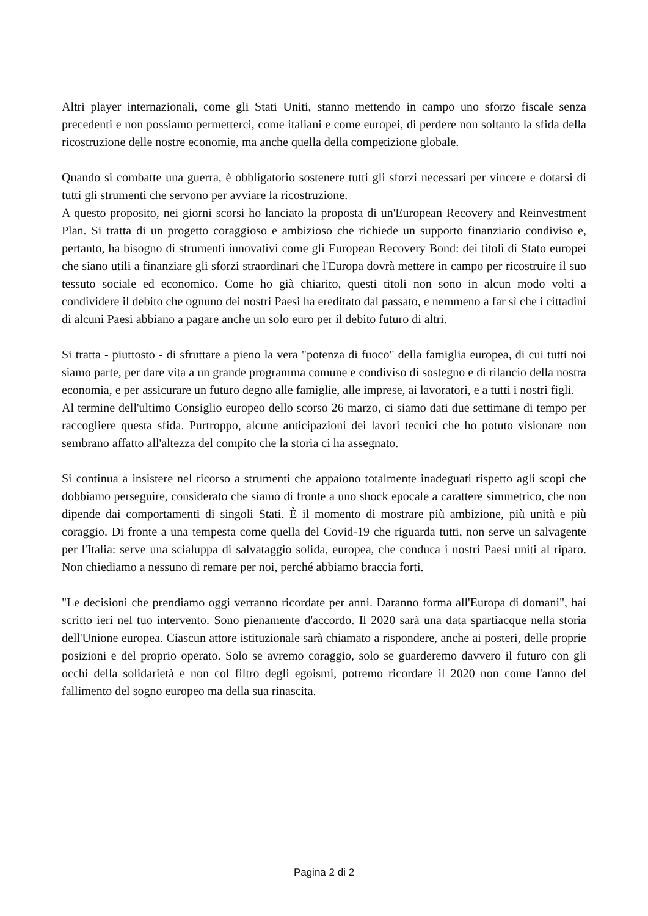Altri player internazionali, come gli Stati Uniti, stanno mettendo in campo uno sforzo fiscale senza precedenti e non possiamo permetterci, come italiani e come europei, di perdere non soltanto la sfida della ricostruzione delle nostre economie, ma anche quella della competizione globale.
Quando si combatte una guerra, è obbligatorio sostenere tutti gli sforzi necessari per vincere e dotarsi di tutti gli strumenti che servono per avviare la ricostruzione.
A questo proposito, nei giorni scorsi ho lanciato la proposta di un'European Recovery and Reinvestment Plan. Si tratta di un progetto coraggioso e ambizioso che richiede un supporto finanziario condiviso e, pertanto, ha bisogno di strumenti innovativi come gli European Recovery Bond: dei titoli di Stato europei che siano utili a finanziare gli sforzi straordinari che l'Europa dovrà mettere in campo per ricostruire il suo tessuto sociale ed economico. Come ho già chiarito, questi titoli non sono in alcun modo volti a condividere il debito che ognuno dei nostri Paesi ha ereditato dal passato, e nemmeno a far sì che i cittadini di alcuni Paesi abbiano a pagare anche un solo euro per il debito futuro di altri.
Si tratta - piuttosto - di sfruttare a pieno la vera "potenza di fuoco" della famiglia europea, di cui tutti noi siamo parte, per dare vita a un grande programma comune e condiviso di sostegno e di rilancio della nostra economia, e per assicurare un futuro degno alle famiglie, alle imprese, ai lavoratori, e a tutti i nostri figli.
Al termine dell'ultimo Consiglio europeo dello scorso 26 marzo, ci siamo dati due settimane di tempo per raccogliere questa sfida. Purtroppo, alcune anticipazioni dei lavori tecnici che ho potuto visionare non sembrano affatto all'altezza del compito che la storia ci ha assegnato.
Si continua a insistere nel ricorso a strumenti che appaiono totalmente inadeguati rispetto agli scopi che dobbiamo perseguire, considerato che siamo di fronte a uno shock epocale a carattere simmetrico, che non dipende dai comportamenti di singoli Stati. È il momento di mostrare più ambizione, più unità e più coraggio. Di fronte a una tempesta come quella del Covid-19 che riguarda tutti, non serve un salvagente per l'Italia: serve una scialuppa di salvataggio solida, europea, che conduca i nostri Paesi uniti al riparo. Non chiediamo a nessuno di remare per noi, perché abbiamo braccia forti.
"Le decisioni che prendiamo oggi verranno ricordate per anni. Daranno forma all'Europa di domani", hai scritto ieri nel tuo intervento. Sono pienamente d'accordo. Il 2020 sarà una data spartiacque nella storia dell'Unione europea. Ciascun attore istituzionale sarà chiamato a rispondere, anche ai posteri, delle proprie posizioni e del proprio operato. Solo se avremo coraggio, solo se guarderemo davvero il futuro con gli occhi della solidarietà e non col filtro degli egoismi, potremo ricordare il 2020 non come l'anno del fallimento del sogno europeo ma della sua rinascita.
Pagina 2 di 2